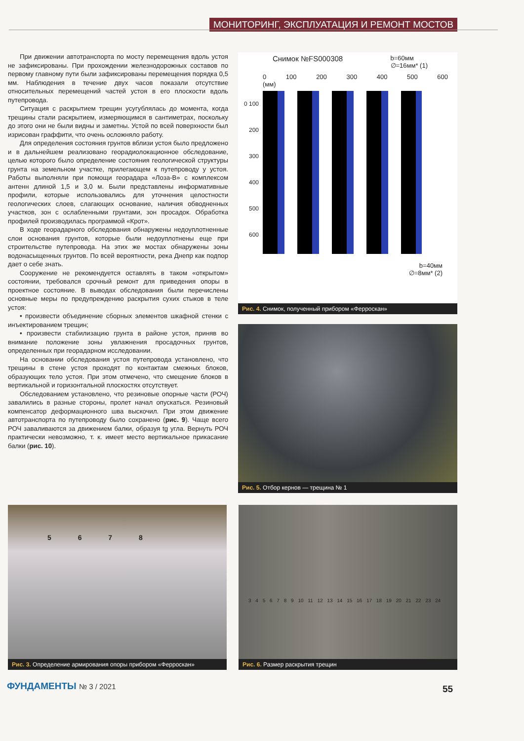МОНИТОРИНГ, ЭКСПЛУАТАЦИЯ И РЕМОНТ МОСТОВ
При движении автотранспорта по мосту перемещения вдоль устоя не зафиксированы. При прохождении железнодорожных составов по первому главному пути были зафиксированы перемещения порядка 0,5 мм. Наблюдения в течение двух часов показали отсутствие относительных перемещений частей устоя в его плоскости вдоль путепровода.
Ситуация с раскрытием трещин усугублялась до момента, когда трещины стали раскрытием, измеряющимся в сантиметрах, поскольку до этого они не были видны и заметны. Устой по всей поверхности был изрисован граффити, что очень осложняло работу.
Для определения состояния грунтов вблизи устоя было предложено и в дальнейшем реализовано георадиолокационное обследование, целью которого было определение состояния геологической структуры грунта на земельном участке, прилегающем к путепроводу у устоя. Работы выполняли при помощи георадара «Лоза-В» с комплексом антенн длиной 1,5 и 3,0 м. Были представлены информативные профили, которые использовались для уточнения целостности геологических слоев, слагающих основание, наличия обводненных участков, зон с ослабленными грунтами, зон просадок. Обработка профилей производилась программой «Крот».
В ходе георадарного обследования обнаружены недоуплотненные слои основания грунтов, которые были недоуплотнены еще при строительстве путепровода. На этих же мостах обнаружены зоны водонасыщенных грунтов. По всей вероятности, река Днепр как подпор дает о себе знать.
Сооружение не рекомендуется оставлять в таком «открытом» состоянии, требовался срочный ремонт для приведения опоры в проектное состояние. В выводах обследования были перечислены основные меры по предупреждению раскрытия сухих стыков в теле устоя:
• произвести объединение сборных элементов шкафной стенки с инъектированием трещин;
• произвести стабилизацию грунта в районе устоя, приняв во внимание положение зоны увлажнения просадочных грунтов, определенных при георадарном исследовании.
На основании обследования устоя путепровода установлено, что трещины в стене устоя проходят по контактам смежных блоков, образующих тело устоя. При этом отмечено, что смещение блоков в вертикальной и горизонтальной плоскостях отсутствует.
Обследованием установлено, что резиновые опорные части (РОЧ) завалились в разные стороны, пролет начал опускаться. Резиновый компенсатор деформационного шва выскочил. При этом движение автотранспорта по путепроводу было сохранено (рис. 9). Чаще всего РОЧ заваливаются за движением балки, образуя tg угла. Вернуть РОЧ практически невозможно, т. к. имеет место вертикальное прикасание балки (рис. 10).
Снимок №FS000308 b=60мм
∅=16мм* (1)
0 100 200 300 400 500 600 (мм)
0 100 200 300 400 500 600
b=40мм
∅=8мм* (2)
Рис. 4. Снимок, полученный прибором «Ферроскан»
Рис. 5. Отбор кернов — трещина № 1
5 6 7 8
Рис. 3. Определение армирования опоры прибором «Ферроскан»
3 4 5 6 7 8 9 10 11 12 13 14 15 16 17 18 19 20 21 22 23 24
Рис. 6. Размер раскрытия трещин
ФУНДАМЕНТЫ № 3 / 2021 55